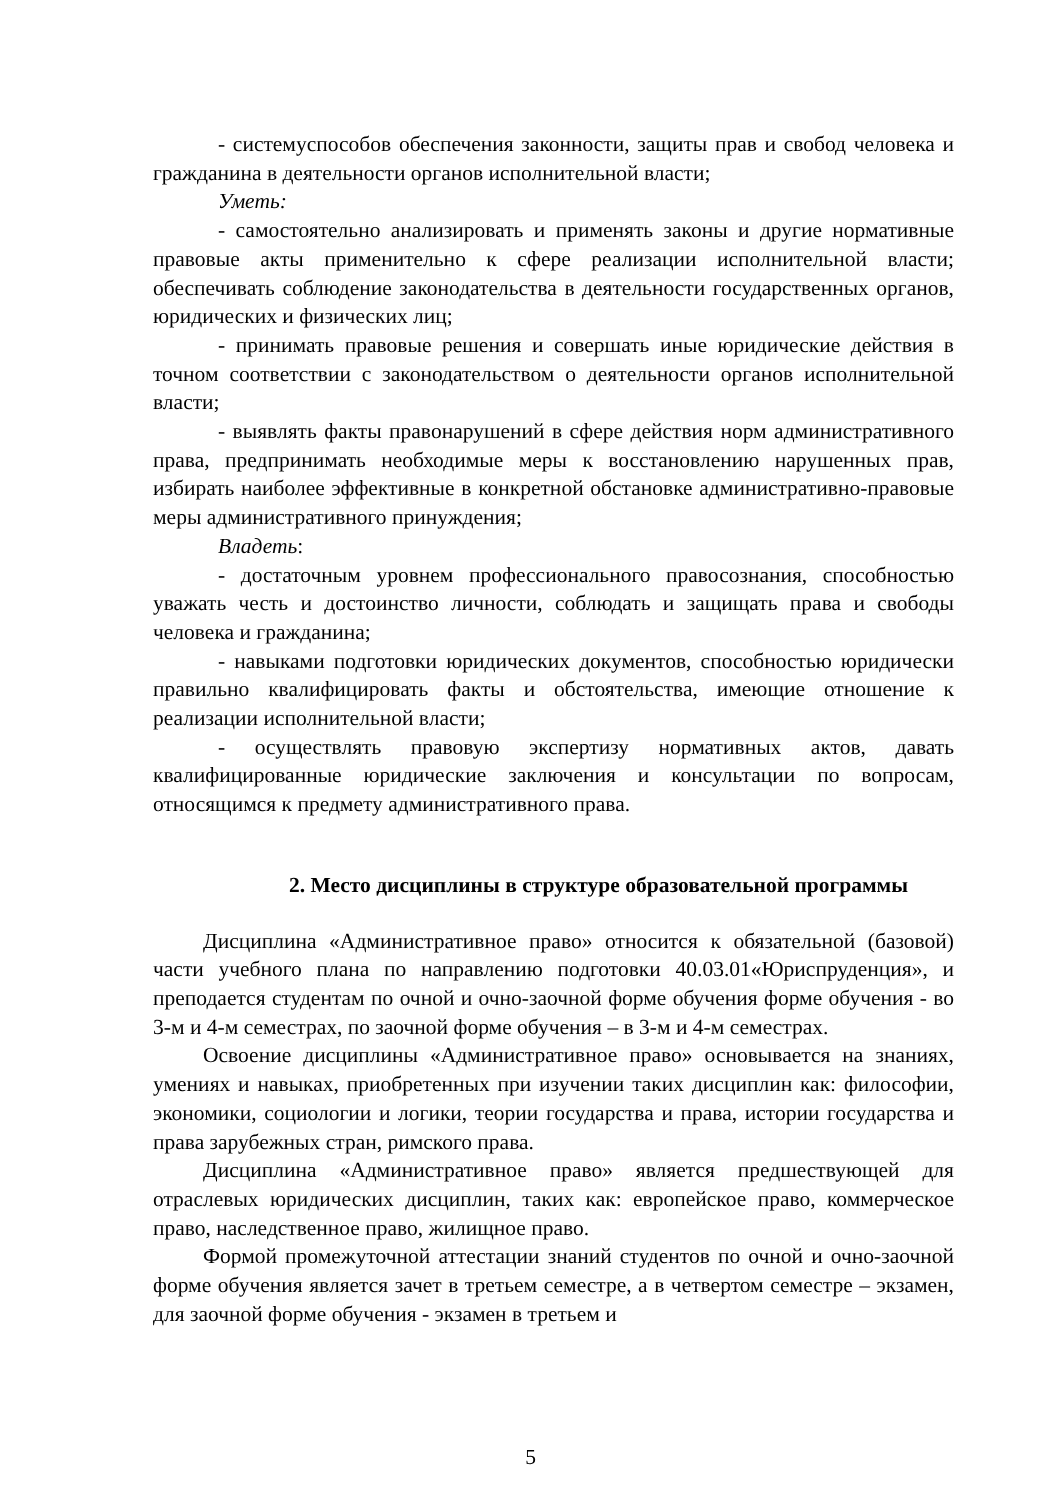- системуспособов обеспечения законности, защиты прав и свобод человека и гражданина в деятельности органов исполнительной власти;
Уметь:
- самостоятельно анализировать и применять законы и другие нормативные правовые акты применительно к сфере реализации исполнительной власти; обеспечивать соблюдение законодательства в деятельности государственных органов, юридических и физических лиц;
- принимать правовые решения и совершать иные юридические действия в точном соответствии с законодательством о деятельности органов исполнительной власти;
- выявлять факты правонарушений в сфере действия норм административного права, предпринимать необходимые меры к восстановлению нарушенных прав, избирать наиболее эффективные в конкретной обстановке административно-правовые меры административного принуждения;
Владеть:
- достаточным уровнем профессионального правосознания, способностью уважать честь и достоинство личности, соблюдать и защищать права и свободы человека и гражданина;
- навыками подготовки юридических документов, способностью юридически правильно квалифицировать факты и обстоятельства, имеющие отношение к реализации исполнительной власти;
- осуществлять правовую экспертизу нормативных актов, давать квалифицированные юридические заключения и консультации по вопросам, относящимся к предмету административного права.
2. Место дисциплины в структуре образовательной программы
Дисциплина «Административное право» относится к обязательной (базовой) части учебного плана по направлению подготовки 40.03.01«Юриспруденция», и преподается студентам по очной и очно-заочной форме обучения форме обучения - во 3-м и 4-м семестрах, по заочной форме обучения – в 3-м и 4-м семестрах.
Освоение дисциплины «Административное право» основывается на знаниях, умениях и навыках, приобретенных при изучении таких дисциплин как: философии, экономики, социологии и логики, теории государства и права, истории государства и права зарубежных стран, римского права.
Дисциплина «Административное право» является предшествующей для отраслевых юридических дисциплин, таких как: европейское право, коммерческое право, наследственное право, жилищное право.
Формой промежуточной аттестации знаний студентов по очной и очно-заочной форме обучения является зачет в третьем семестре, а в четвертом семестре – экзамен, для заочной форме обучения - экзамен в третьем и
5